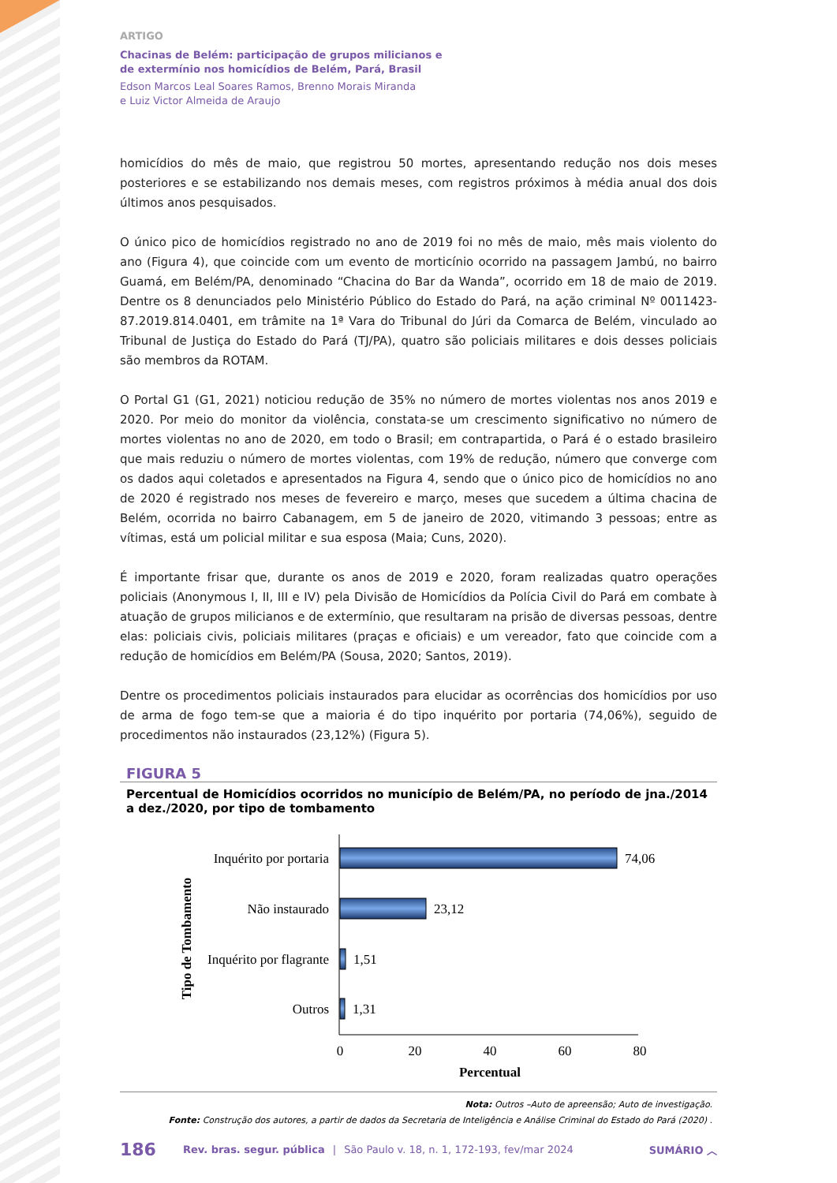ARTIGO
Chacinas de Belém: participação de grupos milicianos e
de extermínio nos homicídios de Belém, Pará, Brasil
Edson Marcos Leal Soares Ramos, Brenno Morais Miranda
e Luiz Victor Almeida de Araujo
homicídios do mês de maio, que registrou 50 mortes, apresentando redução nos dois meses posteriores e se estabilizando nos demais meses, com registros próximos à média anual dos dois últimos anos pesquisados.
O único pico de homicídios registrado no ano de 2019 foi no mês de maio, mês mais violento do ano (Figura 4), que coincide com um evento de morticínio ocorrido na passagem Jambú, no bairro Guamá, em Belém/PA, denominado “Chacina do Bar da Wanda”, ocorrido em 18 de maio de 2019. Dentre os 8 denunciados pelo Ministério Público do Estado do Pará, na ação criminal Nº 0011423- 87.2019.814.0401, em trâmite na 1ª Vara do Tribunal do Júri da Comarca de Belém, vinculado ao Tribunal de Justiça do Estado do Pará (TJ/PA), quatro são policiais militares e dois desses policiais são membros da ROTAM.
O Portal G1 (G1, 2021) noticiou redução de 35% no número de mortes violentas nos anos 2019 e 2020. Por meio do monitor da violência, constata-se um crescimento significativo no número de mortes violentas no ano de 2020, em todo o Brasil; em contrapartida, o Pará é o estado brasileiro que mais reduziu o número de mortes violentas, com 19% de redução, número que converge com os dados aqui coletados e apresentados na Figura 4, sendo que o único pico de homicídios no ano de 2020 é registrado nos meses de fevereiro e março, meses que sucedem a última chacina de Belém, ocorrida no bairro Cabanagem, em 5 de janeiro de 2020, vitimando 3 pessoas; entre as vítimas, está um policial militar e sua esposa (Maia; Cuns, 2020).
É importante frisar que, durante os anos de 2019 e 2020, foram realizadas quatro operações policiais (Anonymous I, II, III e IV) pela Divisão de Homicídios da Polícia Civil do Pará em combate à atuação de grupos milicianos e de extermínio, que resultaram na prisão de diversas pessoas, dentre elas: policiais civis, policiais militares (praças e oficiais) e um vereador, fato que coincide com a redução de homicídios em Belém/PA (Sousa, 2020; Santos, 2019).
Dentre os procedimentos policiais instaurados para elucidar as ocorrências dos homicídios por uso de arma de fogo tem-se que a maioria é do tipo inquérito por portaria (74,06%), seguido de procedimentos não instaurados (23,12%) (Figura 5).
FIGURA 5
Percentual de Homicídios ocorridos no município de Belém/PA, no período de jna./2014 a dez./2020, por tipo de tombamento
Tipo de Tombamento
Inquérito por portaria
74,06
Não instaurado
23,12
Inquérito por flagrante
1,51
Outros
1,31
0
20
40
60
80
Percentual
Nota: Outros –Auto de apreensão; Auto de investigação.
Fonte: Construção dos autores, a partir de dados da Secretaria de Inteligência e Análise Criminal do Estado do Pará (2020) .
186 Rev. bras. segur. pública | São Paulo v. 18, n. 1, 172-193, fev/mar 2024 SUMÁRIO ︿